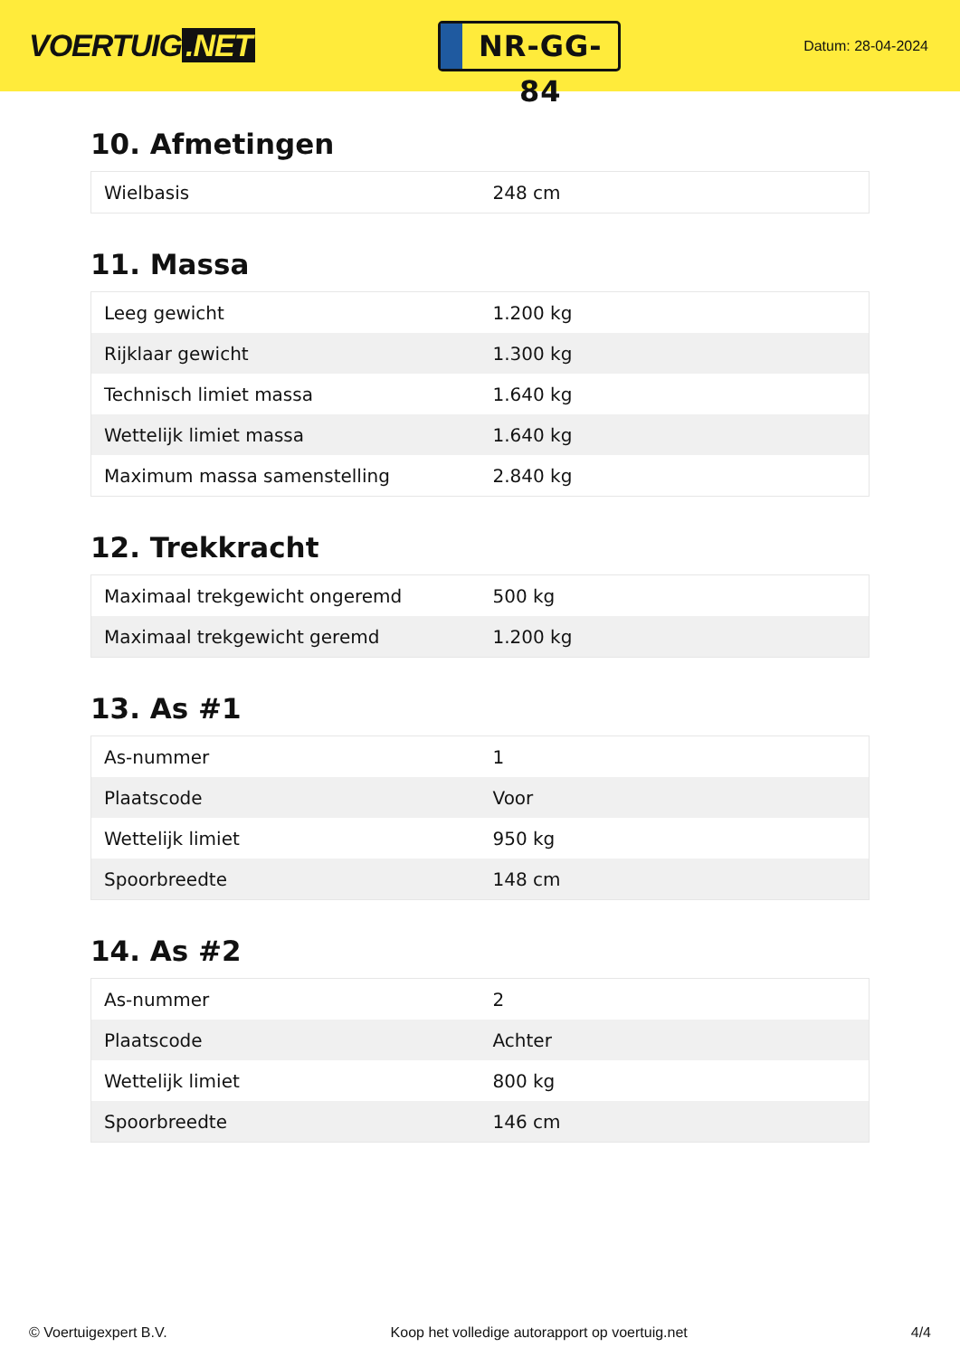VOERTUIG.NET
NR-GG-84
Datum: 28-04-2024
10. Afmetingen
| Wielbasis | 248 cm |
11. Massa
| Leeg gewicht | 1.200 kg |
| Rijklaar gewicht | 1.300 kg |
| Technisch limiet massa | 1.640 kg |
| Wettelijk limiet massa | 1.640 kg |
| Maximum massa samenstelling | 2.840 kg |
12. Trekkracht
| Maximaal trekgewicht ongeremd | 500 kg |
| Maximaal trekgewicht geremd | 1.200 kg |
13. As #1
| As-nummer | 1 |
| Plaatscode | Voor |
| Wettelijk limiet | 950 kg |
| Spoorbreedte | 148 cm |
14. As #2
| As-nummer | 2 |
| Plaatscode | Achter |
| Wettelijk limiet | 800 kg |
| Spoorbreedte | 146 cm |
© Voertuigexpert B.V. Koop het volledige autorapport op voertuig.net 4/4